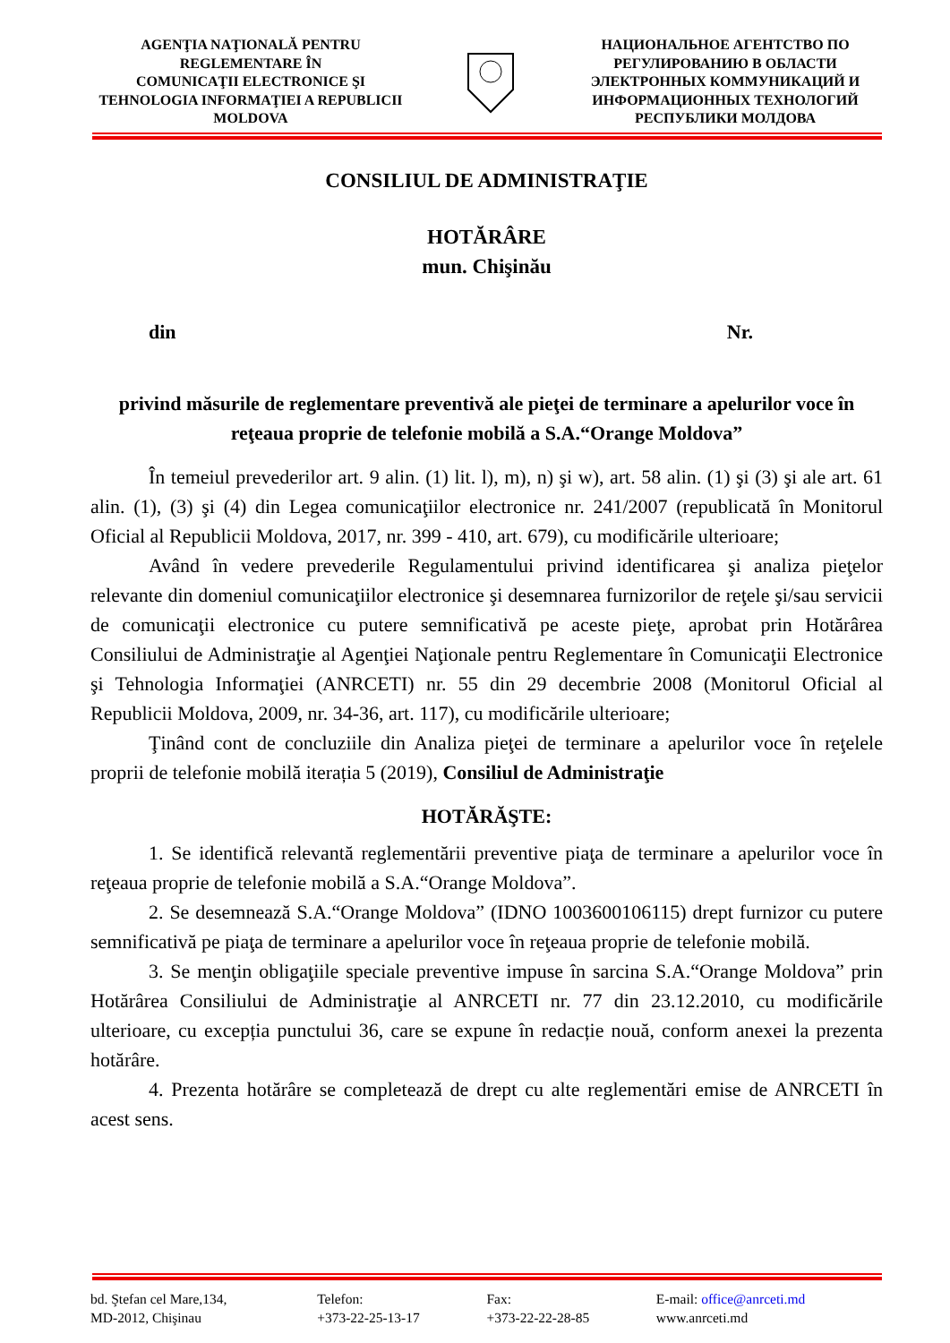AGENŢIA NAŢIONALĂ PENTRU
REGLEMENTARE ÎN
COMUNICAŢII ELECTRONICE ŞI
TEHNOLOGIA INFORMAŢIEI A REPUBLICII
MOLDOVA
НАЦИОНАЛЬНОЕ АГЕНТСТВО ПО
РЕГУЛИРОВАНИЮ В ОБЛАСТИ
ЭЛЕКТРОННЫХ КОММУНИКАЦИЙ И
ИНФОРМАЦИОННЫХ ТЕХНОЛОГИЙ
РЕСПУБЛИКИ МОЛДОВА
CONSILIUL DE ADMINISTRAŢIE
HOTĂRÂRE
mun. Chişinău
din Nr.
privind măsurile de reglementare preventivă ale pieţei de terminare a apelurilor voce în reţeaua proprie de telefonie mobilă a S.A.“Orange Moldova”
În temeiul prevederilor art. 9 alin. (1) lit. l), m), n) şi w), art. 58 alin. (1) şi (3) şi ale art. 61 alin. (1), (3) şi (4) din Legea comunicaţiilor electronice nr. 241/2007 (republicată în Monitorul Oficial al Republicii Moldova, 2017, nr. 399 - 410, art. 679), cu modificările ulterioare;
Având în vedere prevederile Regulamentului privind identificarea şi analiza pieţelor relevante din domeniul comunicaţiilor electronice şi desemnarea furnizorilor de reţele şi/sau servicii de comunicaţii electronice cu putere semnificativă pe aceste pieţe, aprobat prin Hotărârea Consiliului de Administraţie al Agenţiei Naţionale pentru Reglementare în Comunicaţii Electronice şi Tehnologia Informaţiei (ANRCETI) nr. 55 din 29 decembrie 2008 (Monitorul Oficial al Republicii Moldova, 2009, nr. 34-36, art. 117), cu modificările ulterioare;
Ţinând cont de concluziile din Analiza pieţei de terminare a apelurilor voce în reţelele proprii de telefonie mobilă iterația 5 (2019), Consiliul de Administraţie
HOTĂRĂŞTE:
1. Se identifică relevantă reglementării preventive piaţa de terminare a apelurilor voce în reţeaua proprie de telefonie mobilă a S.A.“Orange Moldova”.
2. Se desemnează S.A.“Orange Moldova” (IDNO 1003600106115) drept furnizor cu putere semnificativă pe piaţa de terminare a apelurilor voce în reţeaua proprie de telefonie mobilă.
3. Se menţin obligaţiile speciale preventive impuse în sarcina S.A.“Orange Moldova” prin Hotărârea Consiliului de Administraţie al ANRCETI nr. 77 din 23.12.2010, cu modificările ulterioare, cu excepția punctului 36, care se expune în redacție nouă, conform anexei la prezenta hotărâre.
4. Prezenta hotărâre se completează de drept cu alte reglementări emise de ANRCETI în acest sens.
bd. Ştefan cel Mare,134,
MD-2012, Chişinau
Telefon:
+373-22-25-13-17
Fax:
+373-22-22-28-85
E-mail: office@anrceti.md
www.anrceti.md